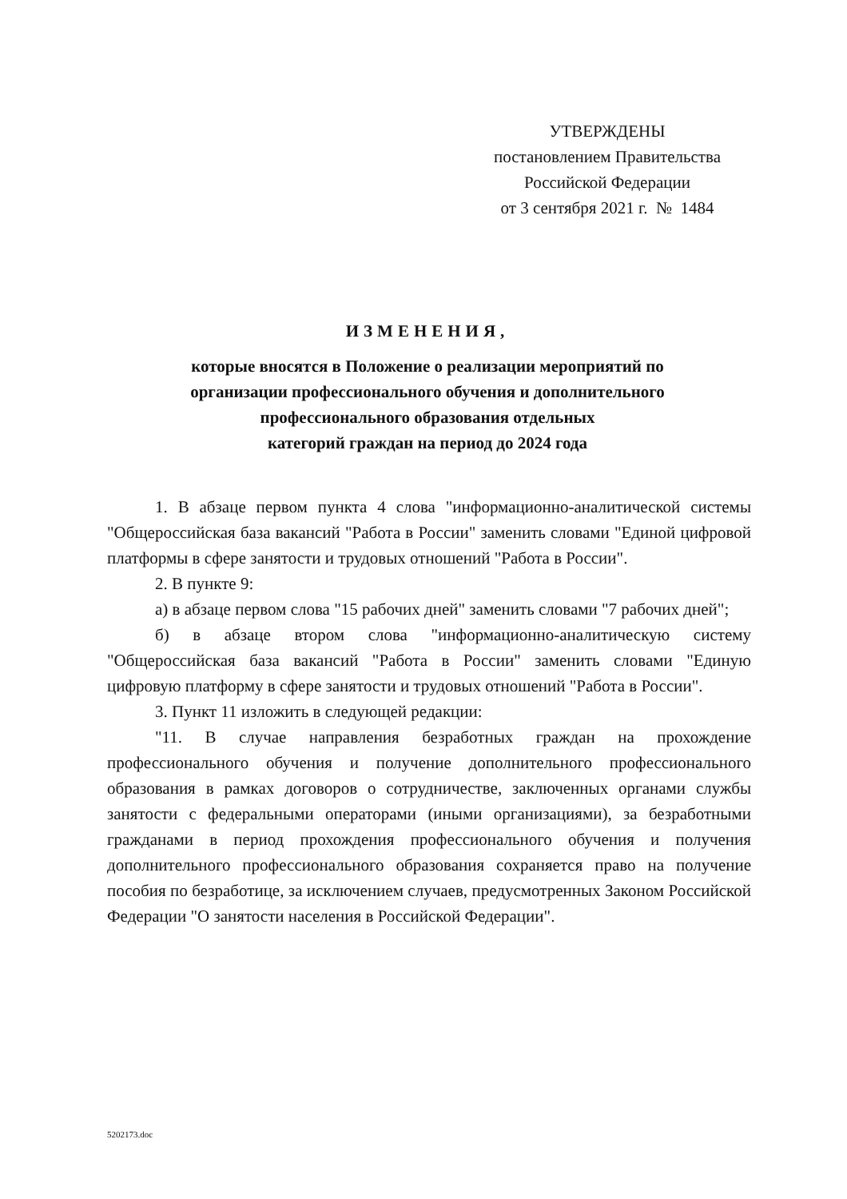УТВЕРЖДЕНЫ
постановлением Правительства
Российской Федерации
от 3 сентября 2021 г. № 1484
ИЗМЕНЕНИЯ,
которые вносятся в Положение о реализации мероприятий по
организации профессионального обучения и дополнительного
профессионального образования отдельных
категорий граждан на период до 2024 года
1. В абзаце первом пункта 4 слова "информационно-аналитической системы "Общероссийская база вакансий "Работа в России" заменить словами "Единой цифровой платформы в сфере занятости и трудовых отношений "Работа в России".
2. В пункте 9:
а) в абзаце первом слова "15 рабочих дней" заменить словами "7 рабочих дней";
б) в абзаце втором слова "информационно-аналитическую систему "Общероссийская база вакансий "Работа в России" заменить словами "Единую цифровую платформу в сфере занятости и трудовых отношений "Работа в России".
3. Пункт 11 изложить в следующей редакции:
"11. В случае направления безработных граждан на прохождение профессионального обучения и получение дополнительного профессионального образования в рамках договоров о сотрудничестве, заключенных органами службы занятости с федеральными операторами (иными организациями), за безработными гражданами в период прохождения профессионального обучения и получения дополнительного профессионального образования сохраняется право на получение пособия по безработице, за исключением случаев, предусмотренных Законом Российской Федерации "О занятости населения в Российской Федерации".
5202173.doc